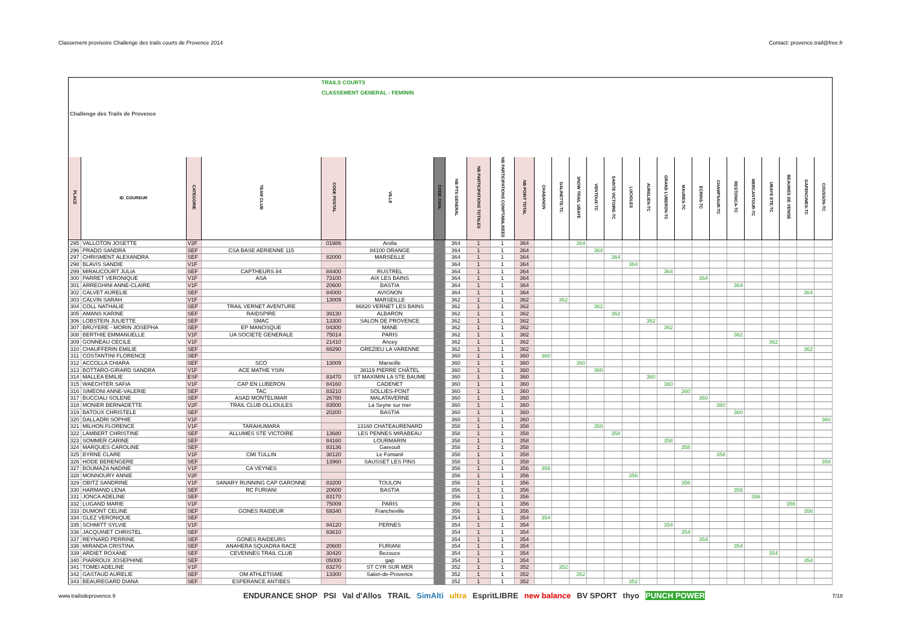Classement provisoire Challenge des trails courts de Provence 2014 Contact: provence.trail@free.fr
| Challenge des Trails de Provence | | | TRAILS COURTS CLASSEMENT GENERAL - FEMININ | | | | | | | | | | | | | | | | | | | | | | | | |
| PLACE | ID_COUREUR | CATEGORIE | TEAM CLUB | CODE POSTAL | VILLE | CODE CHAL | NB PTS GENERAL | NB PARTICIPATIONS TOTALES | NB PARTICIPATIONS COMPTABILISEES | NB POINT TOTAL | CHABANON | GALINETTE-TC | SNOW TRAIL UBAYE | VENTOUX-TC | SAINTE VICTOIRE-TC | LUCIOLES | AURELIEN-TC | GRAND LUBERON-TC | MAURES-TC | ECRINS-TC | CHAMPSAUR-TC | RESTONICA-TC | MERCANTOUR-TC | UBAYE ETE-TC | BEAUMES DE VENISE | GAPENCIMES-TC | COUSSON-TC |
| 295 | VALLOTON JOSETTE | V2F | | 01986 | Arolla | | 364 | 1 | 1 | 364 | | | 364 | | | | | | | | | | | | | | |
| 296 | PRADO SANDRA | SEF | CSA BASE AERIENNE 115 | | 84100 ORANGE | | 364 | 1 | 1 | 364 | | | | 364 | | | | | | | | | | | | | |
| 297 | CHRISMENT ALEXANDRA | SEF | | 82000 | MARSEILLE | | 364 | 1 | 1 | 364 | | | | | 364 | | | | | | | | | | | | |
| 298 | BLAVIS SANDIE | V1F | | | | | 364 | 1 | 1 | 364 | | | | | | 364 | | | | | | | | | | | |
| 299 | MIRAUCOURT JULIA | SEF | CAPTHEURS 84 | 84400 | RUSTREL | | 364 | 1 | 1 | 364 | | | | | | | | 364 | | | | | | | | | |
| 300 | PARRET VERONIQUE | V1F | ASA | 73100 | AIX LES BAINS | | 364 | 1 | 1 | 364 | | | | | | | | | | 364 | | | | | | | |
| 301 | ARREGHINI ANNE-CLAIRE | V1F | | 20600 | BASTIA | | 364 | 1 | 1 | 364 | | | | | | | | | | | | 364 | | | | | |
| 302 | CALVET AURELIE | SEF | | 84000 | AVIGNON | | 364 | 1 | 1 | 364 | | | | | | | | | | | | | | | | 364 | |
| 303 | CALVIN SARAH | V1F | | 13009 | MARSEILLE | | 362 | 1 | 1 | 362 | | 362 | | | | | | | | | | | | | | | |
| 304 | COLL NATHALIE | SEF | TRAIL VERNET AVENTURE | | 66820 VERNET LES BAINS | | 362 | 1 | 1 | 362 | | | | 362 | | | | | | | | | | | | | |
| 305 | AMANS KARINE | SEF | RAIDSPIRE | 39130 | ALBARON | | 362 | 1 | 1 | 362 | | | | | 362 | | | | | | | | | | | | |
| 306 | LOBSTEIN JULIETTE | SEF | SMAC | 13300 | SALON DE PROVENCE | | 362 | 1 | 1 | 362 | | | | | | | 362 | | | | | | | | | | |
| 307 | BRUYERE - MORIN JOSEPHA | SEF | EP MANOSQUE | 04300 | MANE | | 362 | 1 | 1 | 362 | | | | | | | | 362 | | | | | | | | | |
| 308 | BERTHIE EMMANUELLE | V1F | UA SOCIETE GENERALE | 75014 | PARIS | | 362 | 1 | 1 | 362 | | | | | | | | | | | | 362 | | | | | |
| 309 | GONNEAU CECILE | V1F | | 21410 | Ancey | | 362 | 1 | 1 | 362 | | | | | | | | | | | | | | 362 | | | |
| 310 | CHAUFFERIN EMILIE | SEF | | 69290 | GREZIEU LA VARENNE | | 362 | 1 | 1 | 362 | | | | | | | | | | | | | | | | 362 | |
| 311 | COSTANTINI FLORENCE | SEF | | | | | 360 | 1 | 1 | 360 | 360 | | | | | | | | | | | | | | | | |
| 312 | ACCOLLA CHIARA | SEF | SCO | 13009 | Marseille | | 360 | 1 | 1 | 360 | | | 360 | | | | | | | | | | | | | | |
| 313 | BOTTARO-GIRARD SANDRA | V1F | ACE MATHE YSIN | | 38119 PIERRE CHÂTEL | | 360 | 1 | 1 | 360 | | | | 360 | | | | | | | | | | | | | |
| 314 | MALLEA EMILIE | ESF | | 83470 | ST MAXIMIN LA STE BAUME | | 360 | 1 | 1 | 360 | | | | | | | 360 | | | | | | | | | | |
| 315 | WAECHTER SAFIA | V1F | CAP EN LUBERON | 84160 | CADENET | | 360 | 1 | 1 | 360 | | | | | | | | 360 | | | | | | | | | |
| 316 | SIMEONI ANNE-VALERIE | SEF | TAC | 83210 | SOLLIES-PONT | | 360 | 1 | 1 | 360 | | | | | | | | | 360 | | | | | | | | |
| 317 | BUCCIALI SOLENE | SEF | ASAD MONTELIMAR | 26780 | MALATAVERNE | | 360 | 1 | 1 | 360 | | | | | | | | | | 360 | | | | | | | |
| 318 | MONIER BERNADETTE | V2F | TRAIL CLUB OLLIOULES | 83500 | La Seyne sur mer | | 360 | 1 | 1 | 360 | | | | | | | | | | | 360 | | | | | | |
| 319 | BATOUX CHRISTELE | SEF | | 20200 | BASTIA | | 360 | 1 | 1 | 360 | | | | | | | | | | | | 360 | | | | | |
| 320 | DALLADRI SOPHIE | V1F | | | | | 360 | 1 | 1 | 360 | | | | | | | | | | | | | | | | | 360 |
| 321 | MILHON FLORENCE | V1F | TARAHUMARA | | 13160 CHATEAURENARD | | 358 | 1 | 1 | 358 | | | | 358 | | | | | | | | | | | | | |
| 322 | LAMBERT CHRISTINE | SEF | ALLUMES STE VICTOIRE | 13680 | LES PENNES MIRABEAU | | 358 | 1 | 1 | 358 | | | | | 358 | | | | | | | | | | | | |
| 323 | SOMMER CARINE | SEF | | 84160 | LOURMARIN | | 358 | 1 | 1 | 358 | | | | | | | | 358 | | | | | | | | | |
| 324 | MARQUES CAROLINE | SEF | | 83136 | Gareoult | | 358 | 1 | 1 | 358 | | | | | | | | | 358 | | | | | | | | |
| 325 | BYRNE CLARE | V1F | CMI TULLIN | 38120 | Le Fontanil | | 358 | 1 | 1 | 358 | | | | | | | | | | | 358 | | | | | | |
| 326 | HODE BERENGERE | SEF | | 13960 | SAUSSET LES PINS | | 358 | 1 | 1 | 358 | | | | | | | | | | | | | | | | | 358 |
| 327 | BOUMAZA NADINE | V1F | CA VEYNES | | | | 356 | 1 | 1 | 356 | 356 | | | | | | | | | | | | | | | | |
| 328 | MONNOURY ANNIE | V2F | | | | | 356 | 1 | 1 | 356 | | | | | | 356 | | | | | | | | | | | |
| 329 | OBITZ SANDRINE | V1F | SANARY RUNNING CAP GARONNE | 83200 | TOULON | | 356 | 1 | 1 | 356 | | | | | | | | | 356 | | | | | | | | |
| 330 | HARMAND LENA | SEF | RC FURIANI | 20600 | BASTIA | | 356 | 1 | 1 | 356 | | | | | | | | | | | | 356 | | | | | |
| 331 | JONCA ADELINE | SEF | | 83170 | | | 356 | 1 | 1 | 356 | | | | | | | | | | | | | 356 | | | | |
| 332 | LUGAND MARIE | V1F | | 75009 | PARIS | | 356 | 1 | 1 | 356 | | | | | | | | | | | | | | | 356 | | |
| 333 | DUMONT CELINE | SEF | GONES RAIDEUR | 69340 | Francheville | | 356 | 1 | 1 | 356 | | | | | | | | | | | | | | | | 356 | |
| 334 | GLEZ VERONIQUE | SEF | | | | | 354 | 1 | 1 | 354 | 354 | | | | | | | | | | | | | | | | |
| 335 | SCHMITT SYLVIE | V1F | | 84120 | PERNES | | 354 | 1 | 1 | 354 | | | | | | | | 354 | | | | | | | | | |
| 336 | JACQUINET CHRISTEL | SEF | | 83610 | | | 354 | 1 | 1 | 354 | | | | | | | | | 354 | | | | | | | | |
| 337 | REYNARD PERRINE | SEF | GONES RAIDEURS | | | | 354 | 1 | 1 | 354 | | | | | | | | | | 354 | | | | | | | |
| 338 | MIRANDA CRISTINA | SEF | ANAHERA SQUADRA RACE | 20600 | FURIANI | | 354 | 1 | 1 | 354 | | | | | | | | | | | | 354 | | | | | |
| 339 | ARDIET ROXANE | SEF | CEVENNES TRAIL CLUB | 30420 | Bezouce | | 354 | 1 | 1 | 354 | | | | | | | | | | | | | | 354 | | | |
| 340 | PIARROUX JOSEPHINE | SEF | | 05000 | gap | | 354 | 1 | 1 | 354 | | | | | | | | | | | | | | | | 354 | |
| 341 | TOMEI ADELINE | V1F | | 83270 | ST CYR SUR MER | | 352 | 1 | 1 | 352 | | 352 | | | | | | | | | | | | | | | |
| 342 | GASTAUD AURELIE | SEF | OM ATHLETISME | 13300 | Salon-de-Provence | | 352 | 1 | 1 | 352 | | | 352 | | | | | | | | | | | | | | |
| 343 | BEAUREGARD DIANA | SEF | ESPERANCE ANTIBES | | | | 352 | 1 | 1 | 352 | | | | | | 352 | | | | | | | | | | | |
www.trailsdeprovence.fr
ENDURANCE SHOP PSI Val d'Allos TRAIL SimAlti ultra EspritLIBRE new balance BV SPORT thyo PUNCH POWER
7/18